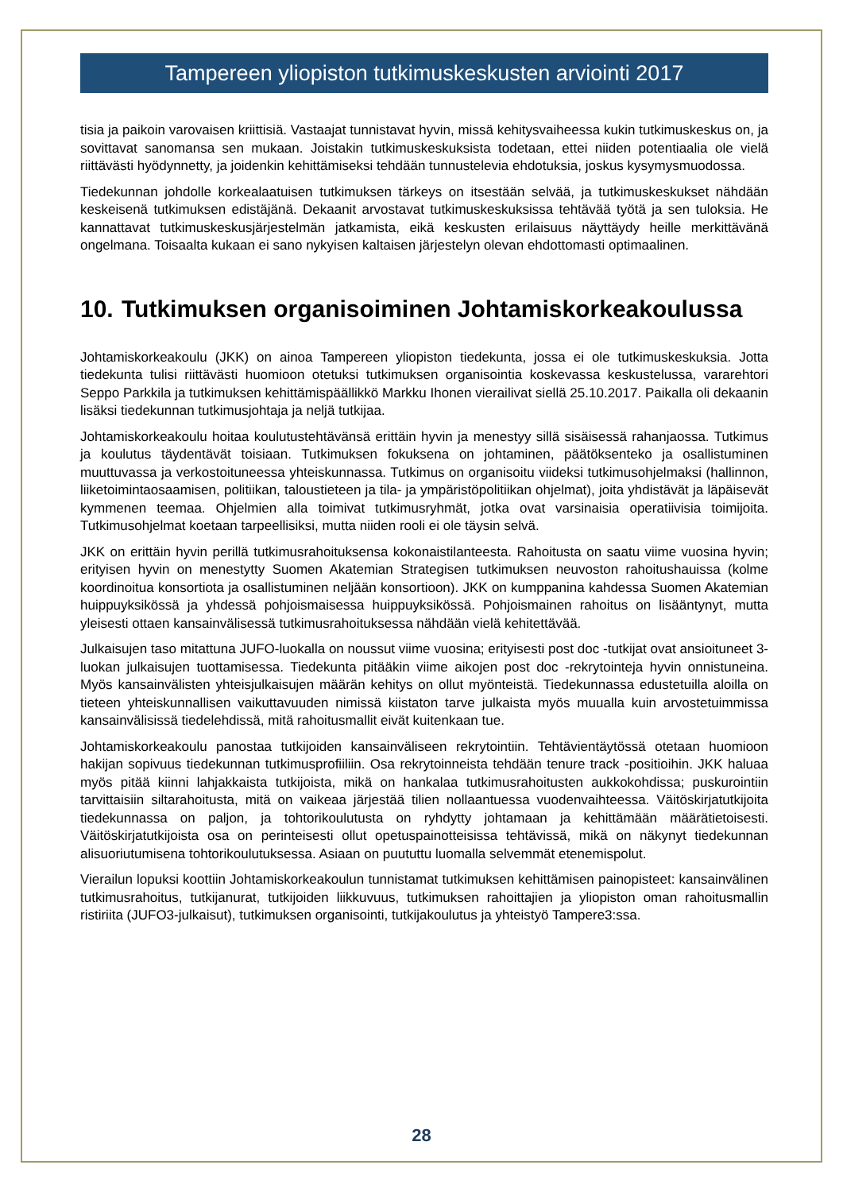Tampereen yliopiston tutkimuskeskusten arviointi 2017
tisia ja paikoin varovaisen kriittisiä. Vastaajat tunnistavat hyvin, missä kehitysvaiheessa kukin tutkimuskeskus on, ja sovittavat sanomansa sen mukaan. Joistakin tutkimuskeskuksista todetaan, ettei niiden potentiaalia ole vielä riittävästi hyödynnetty, ja joidenkin kehittämiseksi tehdään tunnustelevia ehdotuksia, joskus kysymysmuodossa.
Tiedekunnan johdolle korkealaatuisen tutkimuksen tärkeys on itsestään selvää, ja tutkimuskeskukset nähdään keskeisenä tutkimuksen edistäjänä. Dekaanit arvostavat tutkimuskeskuksissa tehtävää työtä ja sen tuloksia. He kannattavat tutkimuskeskusjärjestelmän jatkamista, eikä keskusten erilaisuus näyttäydy heille merkittävänä ongelmana. Toisaalta kukaan ei sano nykyisen kaltaisen järjestelyn olevan ehdottomasti optimaalinen.
10. Tutkimuksen organisoiminen Johtamiskorkeakoulussa
Johtamiskorkeakoulu (JKK) on ainoa Tampereen yliopiston tiedekunta, jossa ei ole tutkimuskeskuksia. Jotta tiedekunta tulisi riittävästi huomioon otetuksi tutkimuksen organisointia koskevassa keskustelussa, vararehtori Seppo Parkkila ja tutkimuksen kehittämispäällikkö Markku Ihonen vierailivat siellä 25.10.2017. Paikalla oli dekaanin lisäksi tiedekunnan tutkimusjohtaja ja neljä tutkijaa.
Johtamiskorkeakoulu hoitaa koulutustehtävänsä erittäin hyvin ja menestyy sillä sisäisessä rahanjaossa. Tutkimus ja koulutus täydentävät toisiaan. Tutkimuksen fokuksena on johtaminen, päätöksenteko ja osallistuminen muuttuvassa ja verkostoituneessa yhteiskunnassa. Tutkimus on organisoitu viideksi tutkimusohjelmaksi (hallinnon, liiketoimintaosaamisen, politiikan, taloustieteen ja tila- ja ympäristöpolitiikan ohjelmat), joita yhdistävät ja läpäisevät kymmenen teemaa. Ohjelmien alla toimivat tutkimusryhmät, jotka ovat varsinaisia operatiivisia toimijoita. Tutkimusohjelmat koetaan tarpeellisiksi, mutta niiden rooli ei ole täysin selvä.
JKK on erittäin hyvin perillä tutkimusrahoituksensa kokonaistilanteesta. Rahoitusta on saatu viime vuosina hyvin; erityisen hyvin on menestytty Suomen Akatemian Strategisen tutkimuksen neuvoston rahoitushauissa (kolme koordinoitua konsortiota ja osallistuminen neljään konsortioon). JKK on kumppanina kahdessa Suomen Akatemian huippuyksikössä ja yhdessä pohjoismaisessa huippuyksikössä. Pohjoismainen rahoitus on lisääntynyt, mutta yleisesti ottaen kansainvälisessä tutkimusrahoituksessa nähdään vielä kehitettävää.
Julkaisujen taso mitattuna JUFO-luokalla on noussut viime vuosina; erityisesti post doc -tutkijat ovat ansioituneet 3-luokan julkaisujen tuottamisessa. Tiedekunta pitääkin viime aikojen post doc -rekrytointeja hyvin onnistuneina. Myös kansainvälisten yhteisjulkaisujen määrän kehitys on ollut myönteistä. Tiedekunnassa edustetuilla aloilla on tieteen yhteiskunnallisen vaikuttavuuden nimissä kiistaton tarve julkaista myös muualla kuin arvostetuimmissa kansainvälisissä tiedelehdissä, mitä rahoitusmallit eivät kuitenkaan tue.
Johtamiskorkeakoulu panostaa tutkijoiden kansainväliseen rekrytointiin. Tehtävientäytössä otetaan huomioon hakijan sopivuus tiedekunnan tutkimusprofiiliin. Osa rekrytoinneista tehdään tenure track -positioihin. JKK haluaa myös pitää kiinni lahjakkaista tutkijoista, mikä on hankalaa tutkimusrahoitusten aukkokohdissa; puskurointiin tarvittaisiin siltarahoitusta, mitä on vaikeaa järjestää tilien nollaantuessa vuodenvaihteessa. Väitöskirjatutkijoita tiedekunnassa on paljon, ja tohtorikoulutusta on ryhdytty johtamaan ja kehittämään määrätietoisesti. Väitöskirjatutkijoista osa on perinteisesti ollut opetuspainotteisissa tehtävissä, mikä on näkynyt tiedekunnan alisuoriutumisena tohtorikoulutuksessa. Asiaan on puututtu luomalla selvemmät etenemispolut.
Vierailun lopuksi koottiin Johtamiskorkeakoulun tunnistamat tutkimuksen kehittämisen painopisteet: kansainvälinen tutkimusrahoitus, tutkijanurat, tutkijoiden liikkuvuus, tutkimuksen rahoittajien ja yliopiston oman rahoitusmallin ristiriita (JUFO3-julkaisut), tutkimuksen organisointi, tutkijakoulutus ja yhteistyö Tampere3:ssa.
28